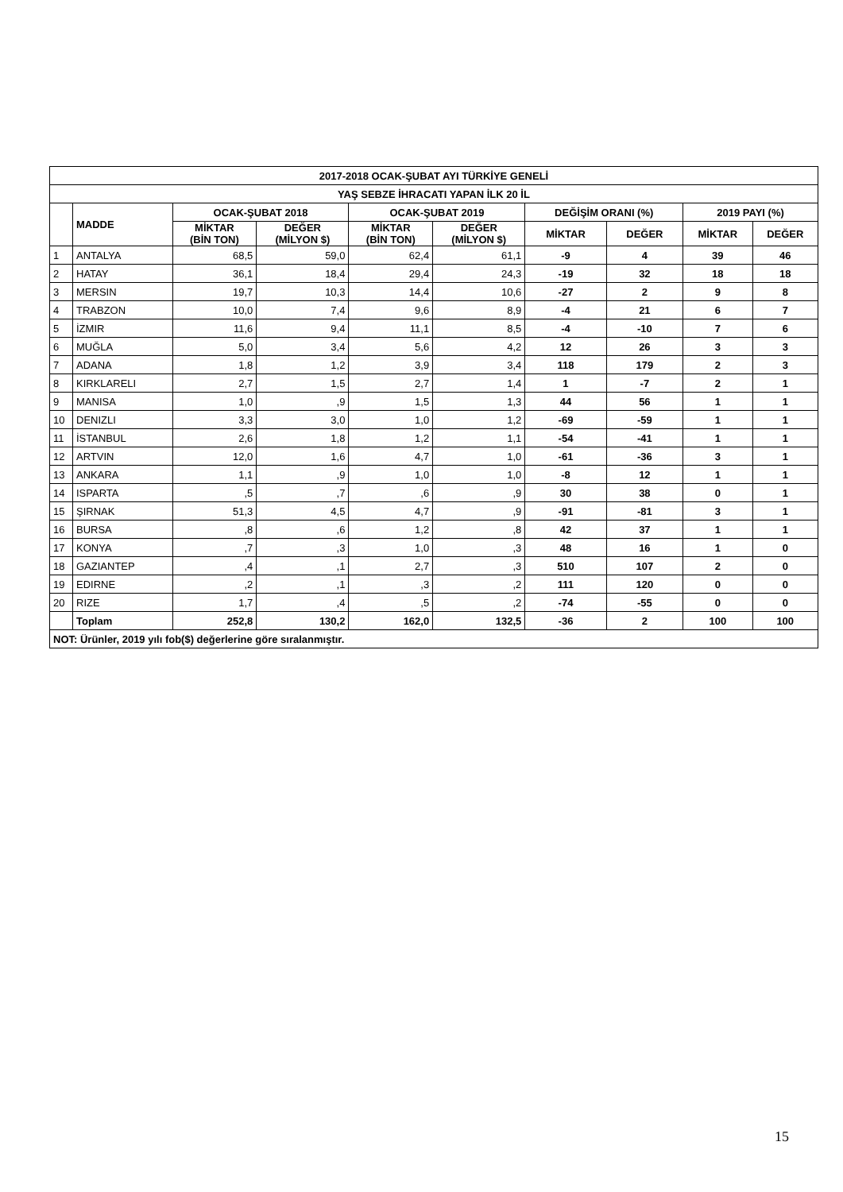| 2017-2018 OCAK-ŞUBAT AYI TÜRKİYE GENELİ | | | | | | | | | |
| --- | --- | --- | --- | --- | --- | --- | --- | --- | --- |
| YAŞ SEBZE İHRACATI YAPAN İLK 20 İL | | | | | | | | | |
| | MADDE | OCAK-ŞUBAT 2018 | | OCAK-ŞUBAT 2019 | | DEĞİŞİM ORANI (%) | | 2019 PAYI (%) | |
| | | MİKTAR (BİN TON) | DEĞER (MİLYON $) | MİKTAR (BİN TON) | DEĞER (MİLYON $) | MİKTAR | DEĞER | MİKTAR | DEĞER |
| 1 | ANTALYA | 68,5 | 59,0 | 62,4 | 61,1 | -9 | 4 | 39 | 46 |
| 2 | HATAY | 36,1 | 18,4 | 29,4 | 24,3 | -19 | 32 | 18 | 18 |
| 3 | MERSIN | 19,7 | 10,3 | 14,4 | 10,6 | -27 | 2 | 9 | 8 |
| 4 | TRABZON | 10,0 | 7,4 | 9,6 | 8,9 | -4 | 21 | 6 | 7 |
| 5 | İZMIR | 11,6 | 9,4 | 11,1 | 8,5 | -4 | -10 | 7 | 6 |
| 6 | MUĞLA | 5,0 | 3,4 | 5,6 | 4,2 | 12 | 26 | 3 | 3 |
| 7 | ADANA | 1,8 | 1,2 | 3,9 | 3,4 | 118 | 179 | 2 | 3 |
| 8 | KIRKLARELI | 2,7 | 1,5 | 2,7 | 1,4 | 1 | -7 | 2 | 1 |
| 9 | MANISA | 1,0 | ,9 | 1,5 | 1,3 | 44 | 56 | 1 | 1 |
| 10 | DENIZLI | 3,3 | 3,0 | 1,0 | 1,2 | -69 | -59 | 1 | 1 |
| 11 | İSTANBUL | 2,6 | 1,8 | 1,2 | 1,1 | -54 | -41 | 1 | 1 |
| 12 | ARTVIN | 12,0 | 1,6 | 4,7 | 1,0 | -61 | -36 | 3 | 1 |
| 13 | ANKARA | 1,1 | ,9 | 1,0 | 1,0 | -8 | 12 | 1 | 1 |
| 14 | ISPARTA | ,5 | ,7 | ,6 | ,9 | 30 | 38 | 0 | 1 |
| 15 | ŞIRNAK | 51,3 | 4,5 | 4,7 | ,9 | -91 | -81 | 3 | 1 |
| 16 | BURSA | ,8 | ,6 | 1,2 | ,8 | 42 | 37 | 1 | 1 |
| 17 | KONYA | ,7 | ,3 | 1,0 | ,3 | 48 | 16 | 1 | 0 |
| 18 | GAZIANTEP | ,4 | ,1 | 2,7 | ,3 | 510 | 107 | 2 | 0 |
| 19 | EDIRNE | ,2 | ,1 | ,3 | ,2 | 111 | 120 | 0 | 0 |
| 20 | RIZE | 1,7 | ,4 | ,5 | ,2 | -74 | -55 | 0 | 0 |
| | Toplam | 252,8 | 130,2 | 162,0 | 132,5 | -36 | 2 | 100 | 100 |
| NOT: Ürünler, 2019 yılı fob($) değerlerine göre sıralanmıştır. | | | | | | | | | |
15